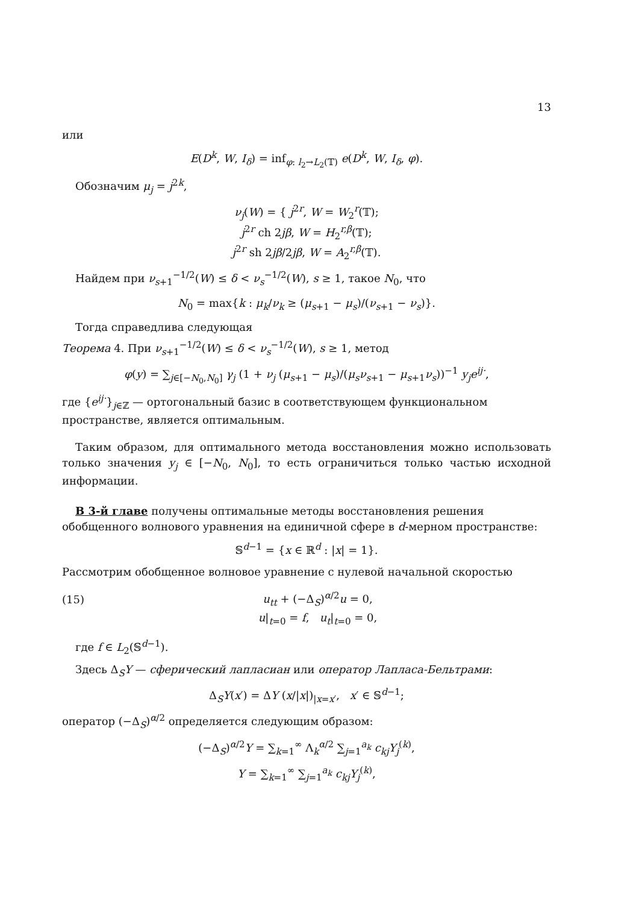13
или
E(D<sup>k</sup>, W, I<sub>δ</sub>) = inf<sub>φ: l<sub>2</sub>→L<sub>2</sub>(𝕋)</sub> e(D<sup>k</sup>, W, I<sub>δ</sub>, φ).
Обозначим μ<sub>j</sub> = j<sup>2k</sup>,
ν<sub>j</sub>(W) = { j<sup>2r</sup>, W = W<sub>2</sub><sup>r</sup>(𝕋);
j<sup>2r</sup> ch 2jβ, W = H<sub>2</sub><sup>r,β</sup>(𝕋);
j<sup>2r</sup> sh 2jβ/2jβ, W = A<sub>2</sub><sup>r,β</sup>(𝕋).
Найдем при ν<sub>s+1</sub><sup>−1/2</sup>(W) ≤ δ < ν<sub>s</sub><sup>−1/2</sup>(W), s ≥ 1, такое N<sub>0</sub>, что
N<sub>0</sub> = max{k : μ<sub>k</sub>/ν<sub>k</sub> ≥ (μ<sub>s+1</sub> − μ<sub>s</sub>)/(ν<sub>s+1</sub> − ν<sub>s</sub>)}.
Тогда справедлива следующая
Теорема 4. При ν<sub>s+1</sub><sup>−1/2</sup>(W) ≤ δ < ν<sub>s</sub><sup>−1/2</sup>(W), s ≥ 1, метод
φ(y) = ∑<sub>j∈[−N<sub>0</sub>,N<sub>0</sub>]</sub> γ<sub>j</sub> (1 + ν<sub>j</sub> (μ<sub>s+1</sub> − μ<sub>s</sub>)/(μ<sub>s</sub>ν<sub>s+1</sub> − μ<sub>s+1</sub>ν<sub>s</sub>))<sup>−1</sup> y<sub>j</sub>e<sup>ij·</sup>,
где {e<sup>ij·</sup>}<sub>j∈ℤ</sub> — ортогональный базис в соответствующем функциональном пространстве, является оптимальным.
Таким образом, для оптимального метода восстановления можно использовать только значения y<sub>j</sub> ∈ [−N<sub>0</sub>, N<sub>0</sub>], то есть ограничиться только частью исходной информации.
В 3-й главе получены оптимальные методы восстановления решения обобщенного волнового уравнения на единичной сфере в d-мерном пространстве:
𝕊<sup>d−1</sup> = {x ∈ ℝ<sup>d</sup> : |x| = 1}.
Рассмотрим обобщенное волновое уравнение с нулевой начальной скоростью
(15) u<sub>tt</sub> + (−Δ<sub>S</sub>)<sup>α/2</sup>u = 0,
u|<sub>t=0</sub> = f, u<sub>t</sub>|<sub>t=0</sub> = 0,
где f ∈ L<sub>2</sub>(𝕊<sup>d−1</sup>).
Здесь Δ<sub>S</sub>Y — сферический лапласиан или оператор Лапласа-Бельтрами:
Δ<sub>S</sub>Y(x′) = ΔY (x/|x|)<sub>|x=x′</sub>, x′ ∈ 𝕊<sup>d−1</sup>;
оператор (−Δ<sub>S</sub>)<sup>α/2</sup> определяется следующим образом:
(−Δ<sub>S</sub>)<sup>α/2</sup>Y = ∑<sub>k=1</sub><sup>∞</sup> Λ<sub>k</sub><sup>α/2</sup> ∑<sub>j=1</sub><sup>a<sub>k</sub></sup> c<sub>kj</sub>Y<sub>j</sub><sup>(k)</sup>,
Y = ∑<sub>k=1</sub><sup>∞</sup> ∑<sub>j=1</sub><sup>a<sub>k</sub></sup> c<sub>kj</sub>Y<sub>j</sub><sup>(k)</sup>,